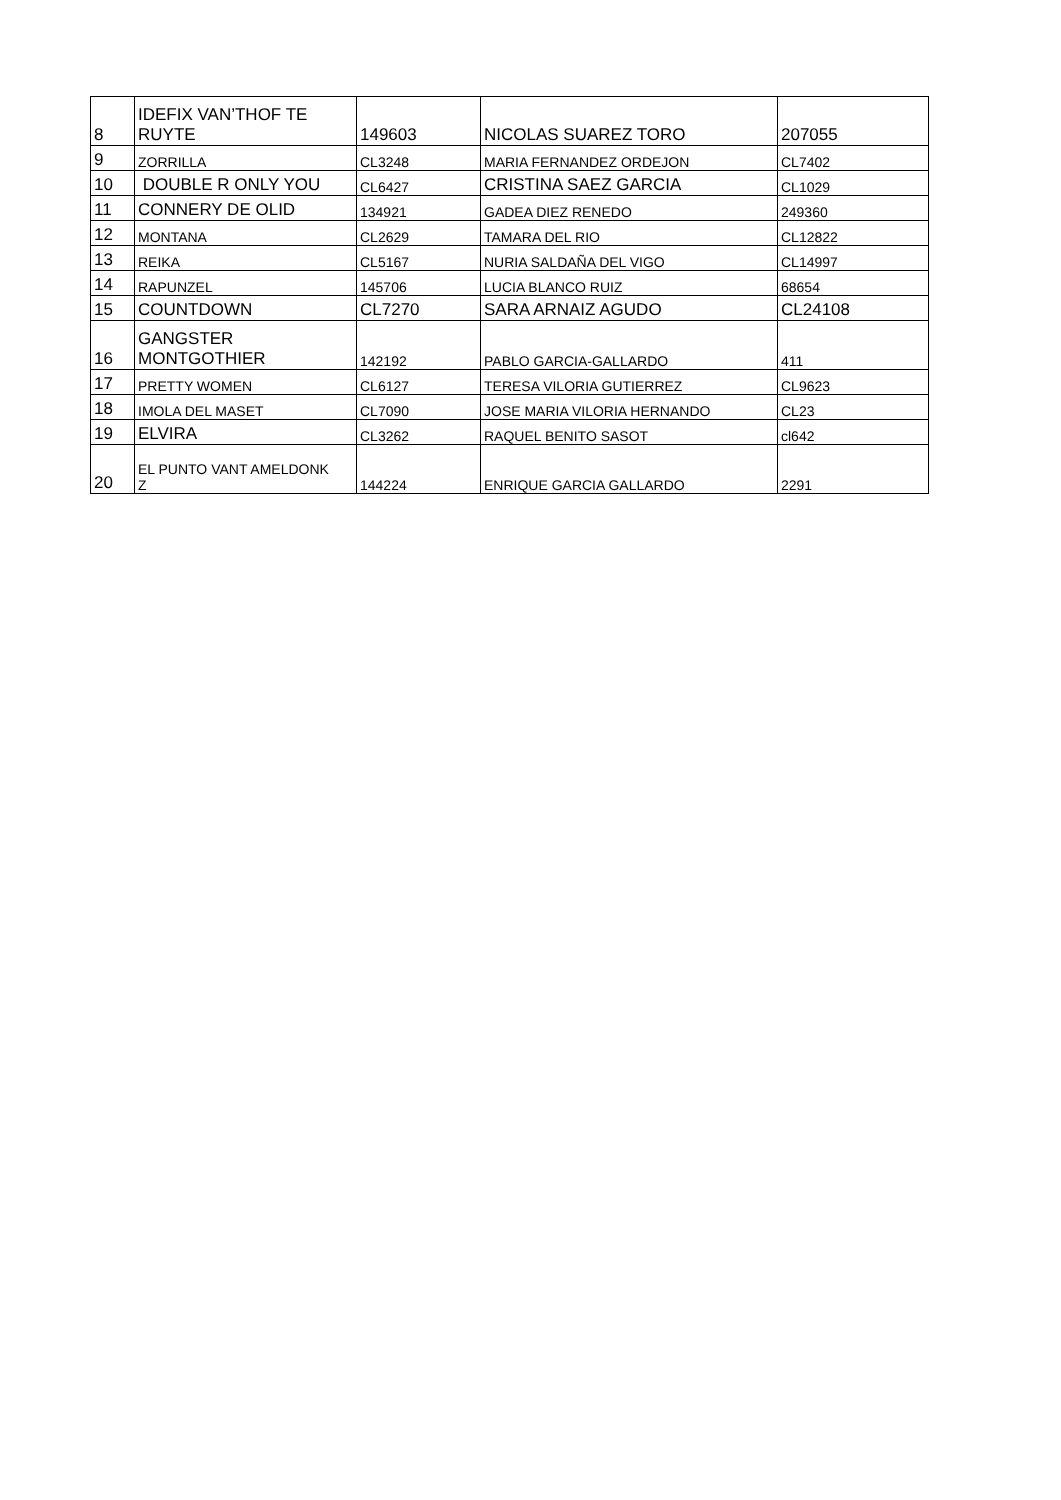| 8 | IDEFIX VAN’THOF TE RUYTE | 149603 | NICOLAS SUAREZ TORO | 207055 |
| 9 | ZORRILLA | CL3248 | MARIA FERNANDEZ ORDEJON | CL7402 |
| 10 | DOUBLE R ONLY YOU | CL6427 | CRISTINA SAEZ GARCIA | CL1029 |
| 11 | CONNERY DE OLID | 134921 | GADEA DIEZ RENEDO | 249360 |
| 12 | MONTANA | CL2629 | TAMARA DEL RIO | CL12822 |
| 13 | REIKA | CL5167 | NURIA SALDAÑA DEL VIGO | CL14997 |
| 14 | RAPUNZEL | 145706 | LUCIA BLANCO RUIZ | 68654 |
| 15 | COUNTDOWN | CL7270 | SARA ARNAIZ AGUDO | CL24108 |
| 16 | GANGSTER MONTGOTHIER | 142192 | PABLO GARCIA-GALLARDO | 411 |
| 17 | PRETTY WOMEN | CL6127 | TERESA VILORIA GUTIERREZ | CL9623 |
| 18 | IMOLA DEL MASET | CL7090 | JOSE MARIA VILORIA HERNANDO | CL23 |
| 19 | ELVIRA | CL3262 | RAQUEL BENITO SASOT | cl642 |
| 20 | EL PUNTO VANT AMELDONK Z | 144224 | ENRIQUE GARCIA GALLARDO | 2291 |